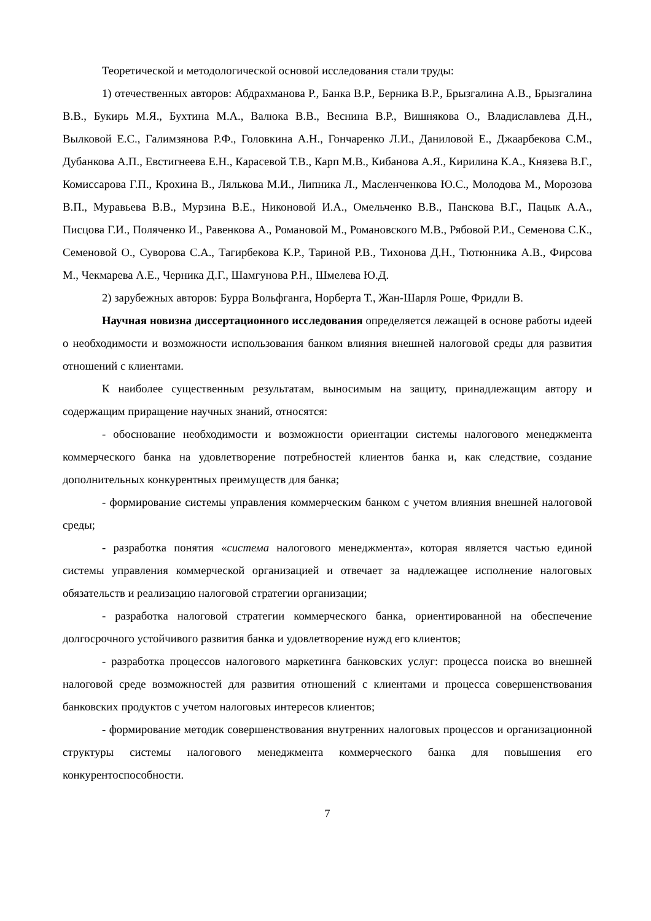Теоретической и методологической основой исследования стали труды:
1) отечественных авторов: Абдрахманова Р., Банка В.Р., Берника В.Р., Брызгалина А.В., Брызгалина В.В., Букирь М.Я., Бухтина М.А., Валюка В.В., Веснина В.Р., Вишнякова О., Владиславлева Д.Н., Вылковой Е.С., Галимзянова Р.Ф., Головкина А.Н., Гончаренко Л.И., Даниловой Е., Джаарбекова С.М., Дубанкова А.П., Евстигнеева Е.Н., Карасевой Т.В., Карп М.В., Кибанова А.Я., Кирилина К.А., Князева В.Г., Комиссарова Г.П., Крохина В., Лялькова М.И., Липника Л., Масленченкова Ю.С., Молодова М., Морозова В.П., Муравьева В.В., Мурзина В.Е., Никоновой И.А., Омельченко В.В., Панскова В.Г., Пацык А.А., Писцова Г.И., Поляченко И., Равенкова А., Романовой М., Романовского М.В., Рябовой Р.И., Семенова С.К., Семеновой О., Суворова С.А., Тагирбекова К.Р., Тариной Р.В., Тихонова Д.Н., Тютюнника А.В., Фирсова М., Чекмарева А.Е., Черника Д.Г., Шамгунова Р.Н., Шмелева Ю.Д.
2) зарубежных авторов: Бурра Вольфганга, Норберта Т., Жан-Шарля Роше, Фридли В.
Научная новизна диссертационного исследования определяется лежащей в основе работы идеей о необходимости и возможности использования банком влияния внешней налоговой среды для развития отношений с клиентами.
К наиболее существенным результатам, выносимым на защиту, принадлежащим автору и содержащим приращение научных знаний, относятся:
- обоснование необходимости и возможности ориентации системы налогового менеджмента коммерческого банка на удовлетворение потребностей клиентов банка и, как следствие, создание дополнительных конкурентных преимуществ для банка;
- формирование системы управления коммерческим банком с учетом влияния внешней налоговой среды;
- разработка понятия «система налогового менеджмента», которая является частью единой системы управления коммерческой организацией и отвечает за надлежащее исполнение налоговых обязательств и реализацию налоговой стратегии организации;
- разработка налоговой стратегии коммерческого банка, ориентированной на обеспечение долгосрочного устойчивого развития банка и удовлетворение нужд его клиентов;
- разработка процессов налогового маркетинга банковских услуг: процесса поиска во внешней налоговой среде возможностей для развития отношений с клиентами и процесса совершенствования банковских продуктов с учетом налоговых интересов клиентов;
- формирование методик совершенствования внутренних налоговых процессов и организационной структуры системы налогового менеджмента коммерческого банка для повышения его конкурентоспособности.
7